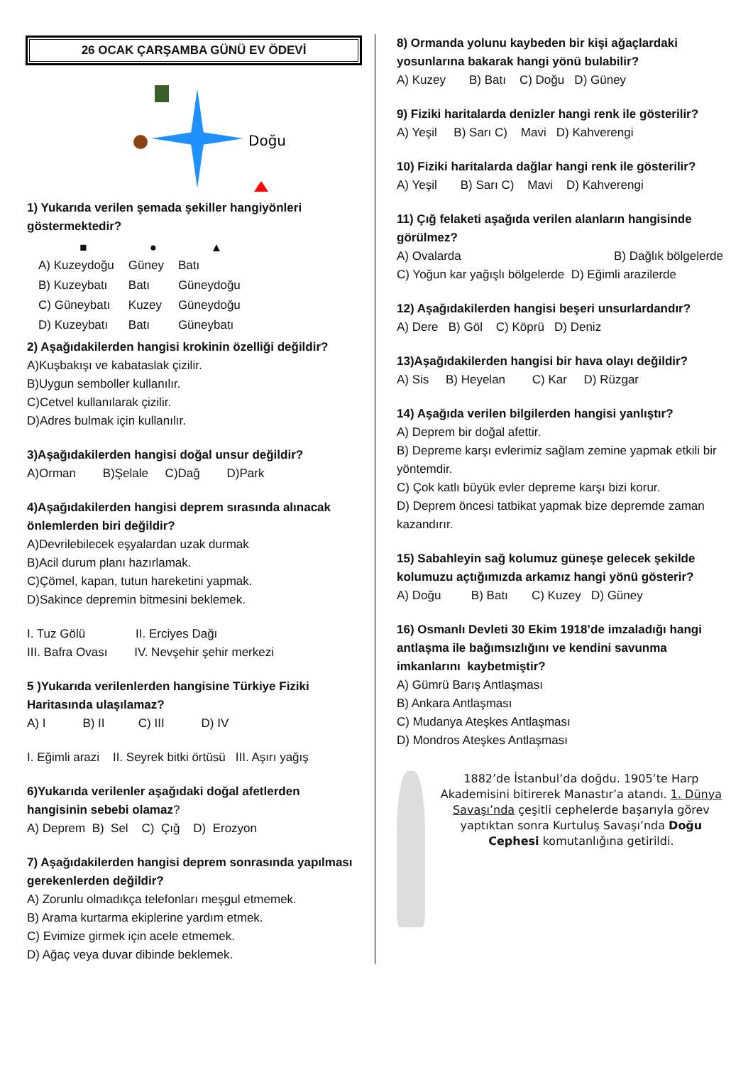26 OCAK ÇARŞAMBA GÜNÜ EV ÖDEVİ
Doğu
1) Yukarıda verilen şemada şekiller hangiyönleri göstermektedir?
| ■ | ● | ▲ |
| --- | --- | --- |
| A) Kuzeydoğu | Güney | Batı |
| B) Kuzeybatı | Batı | Güneydoğu |
| C) Güneybatı | Kuzey | Güneydoğu |
| D) Kuzeybatı | Batı | Güneybatı |
2) Aşağıdakilerden hangisi krokinin özelliği değildir?
A)Kuşbakışı ve kabataslak çizilir.
B)Uygun semboller kullanılır.
C)Cetvel kullanılarak çizilir.
D)Adres bulmak için kullanılır.
3)Aşağıdakilerden hangisi doğal unsur değildir?
A)Orman B)Şelale C)Dağ D)Park
4)Aşağıdakilerden hangisi deprem sırasında alınacak önlemlerden biri değildir?
A)Devrilebilecek eşyalardan uzak durmak
B)Acil durum planı hazırlamak.
C)Çömel, kapan, tutun hareketini yapmak.
D)Sakince depremin bitmesini beklemek.
I. Tuz Gölü II. Erciyes Dağı
III. Bafra Ovası IV. Nevşehir şehir merkezi
5 )Yukarıda verilenlerden hangisine Türkiye Fiziki Haritasında ulaşılamaz?
A) I B) II C) III D) IV
I. Eğimli arazi II. Seyrek bitki örtüsü III. Aşırı yağış
6)Yukarıda verilenler aşağıdaki doğal afetlerden hangisinin sebebi olamaz?
A) Deprem B) Sel C) Çığ D) Erozyon
7) Aşağıdakilerden hangisi deprem sonrasında yapılması gerekenlerden değildir?
A) Zorunlu olmadıkça telefonları meşgul etmemek.
B) Arama kurtarma ekiplerine yardım etmek.
C) Evimize girmek için acele etmemek.
D) Ağaç veya duvar dibinde beklemek.
8) Ormanda yolunu kaybeden bir kişi ağaçlardaki yosunlarına bakarak hangi yönü bulabilir?
A) Kuzey B) Batı C) Doğu D) Güney
9) Fiziki haritalarda denizler hangi renk ile gösterilir?
A) Yeşil B) Sarı C) Mavi D) Kahverengi
10) Fiziki haritalarda dağlar hangi renk ile gösterilir?
A) Yeşil B) Sarı C) Mavi D) Kahverengi
11) Çığ felaketi aşağıda verilen alanların hangisinde görülmez?
A) Ovalarda B) Dağlık bölgelerde
C) Yoğun kar yağışlı bölgelerde D) Eğimli arazilerde
12) Aşağıdakilerden hangisi beşeri unsurlardandır?
A) Dere B) Göl C) Köprü D) Deniz
13)Aşağıdakilerden hangisi bir hava olayı değildir?
A) Sis B) Heyelan C) Kar D) Rüzgar
14) Aşağıda verilen bilgilerden hangisi yanlıştır?
A) Deprem bir doğal afettir.
B) Depreme karşı evlerimiz sağlam zemine yapmak etkili bir yöntemdir.
C) Çok katlı büyük evler depreme karşı bizi korur.
D) Deprem öncesi tatbikat yapmak bize depremde zaman kazandırır.
15) Sabahleyin sağ kolumuz güneşe gelecek şekilde kolumuzu açtığımızda arkamız hangi yönü gösterir?
A) Doğu B) Batı C) Kuzey D) Güney
16) Osmanlı Devleti 30 Ekim 1918’de imzaladığı hangi antlaşma ile bağımsızlığını ve kendini savunma imkanlarını kaybetmiştir?
A) Gümrü Barış Antlaşması
B) Ankara Antlaşması
C) Mudanya Ateşkes Antlaşması
D) Mondros Ateşkes Antlaşması
1882’de İstanbul’da doğdu. 1905’te Harp Akademisini bitirerek Manastır’a atandı. 1. Dünya Savaşı’nda çeşitli cephelerde başarıyla görev yaptıktan sonra Kurtuluş Savaşı’nda Doğu Cephesi komutanlığına getirildi.